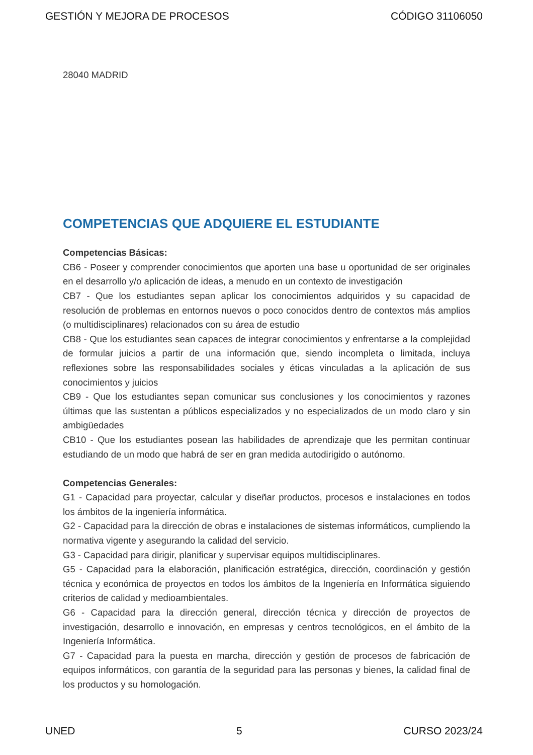GESTIÓN Y MEJORA DE PROCESOS CÓDIGO 31106050
28040 MADRID
COMPETENCIAS QUE ADQUIERE EL ESTUDIANTE
Competencias Básicas:
CB6 - Poseer y comprender conocimientos que aporten una base u oportunidad de ser originales en el desarrollo y/o aplicación de ideas, a menudo en un contexto de investigación
CB7 - Que los estudiantes sepan aplicar los conocimientos adquiridos y su capacidad de resolución de problemas en entornos nuevos o poco conocidos dentro de contextos más amplios (o multidisciplinares) relacionados con su área de estudio
CB8 - Que los estudiantes sean capaces de integrar conocimientos y enfrentarse a la complejidad de formular juicios a partir de una información que, siendo incompleta o limitada, incluya reflexiones sobre las responsabilidades sociales y éticas vinculadas a la aplicación de sus conocimientos y juicios
CB9 - Que los estudiantes sepan comunicar sus conclusiones y los conocimientos y razones últimas que las sustentan a públicos especializados y no especializados de un modo claro y sin ambigüedades
CB10 - Que los estudiantes posean las habilidades de aprendizaje que les permitan continuar estudiando de un modo que habrá de ser en gran medida autodirigido o autónomo.
Competencias Generales:
G1 - Capacidad para proyectar, calcular y diseñar productos, procesos e instalaciones en todos los ámbitos de la ingeniería informática.
G2 - Capacidad para la dirección de obras e instalaciones de sistemas informáticos, cumpliendo la normativa vigente y asegurando la calidad del servicio.
G3 - Capacidad para dirigir, planificar y supervisar equipos multidisciplinares.
G5 - Capacidad para la elaboración, planificación estratégica, dirección, coordinación y gestión técnica y económica de proyectos en todos los ámbitos de la Ingeniería en Informática siguiendo criterios de calidad y medioambientales.
G6 - Capacidad para la dirección general, dirección técnica y dirección de proyectos de investigación, desarrollo e innovación, en empresas y centros tecnológicos, en el ámbito de la Ingeniería Informática.
G7 - Capacidad para la puesta en marcha, dirección y gestión de procesos de fabricación de equipos informáticos, con garantía de la seguridad para las personas y bienes, la calidad final de los productos y su homologación.
UNED 5 CURSO 2023/24